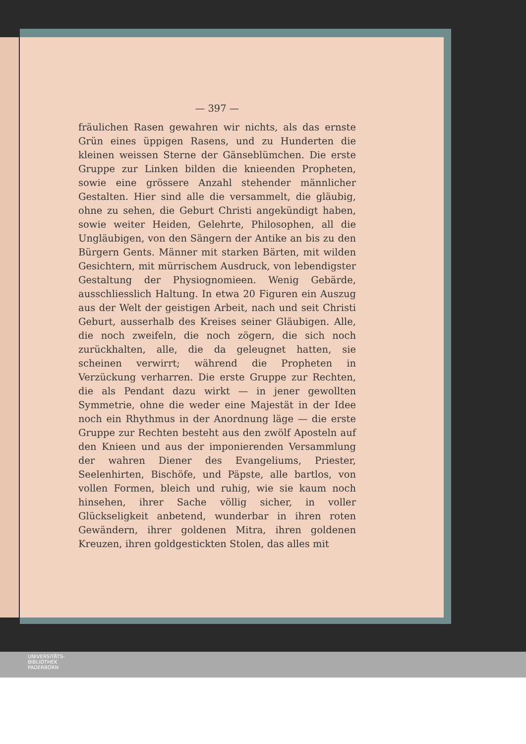— 397 —
fräulichen Rasen gewahren wir nichts, als das ernste Grün eines üppigen Rasens, und zu Hunderten die kleinen weissen Sterne der Gänseblümchen. Die erste Gruppe zur Linken bilden die knieenden Propheten, sowie eine grössere Anzahl stehender männlicher Gestalten. Hier sind alle die versammelt, die gläubig, ohne zu sehen, die Geburt Christi angekündigt haben, sowie weiter Heiden, Gelehrte, Philosophen, all die Ungläubigen, von den Sängern der Antike an bis zu den Bürgern Gents. Männer mit starken Bärten, mit wilden Gesichtern, mit mürrischem Ausdruck, von lebendigster Gestaltung der Physiognomieen. Wenig Gebärde, ausschliesslich Haltung. In etwa 20 Figuren ein Auszug aus der Welt der geistigen Arbeit, nach und seit Christi Geburt, ausserhalb des Kreises seiner Gläubigen. Alle, die noch zweifeln, die noch zögern, die sich noch zurückhalten, alle, die da geleugnet hatten, sie scheinen verwirrt; während die Propheten in Verzückung verharren. Die erste Gruppe zur Rechten, die als Pendant dazu wirkt — in jener gewollten Symmetrie, ohne die weder eine Majestät in der Idee noch ein Rhythmus in der Anordnung läge — die erste Gruppe zur Rechten besteht aus den zwölf Aposteln auf den Knieen und aus der imponierenden Versammlung der wahren Diener des Evangeliums, Priester, Seelenhirten, Bischöfe, und Päpste, alle bartlos, von vollen Formen, bleich und ruhig, wie sie kaum noch hinsehen, ihrer Sache völlig sicher, in voller Glückseligkeit anbetend, wunderbar in ihren roten Gewändern, ihrer goldenen Mitra, ihren goldenen Kreuzen, ihren goldgestickten Stolen, das alles mit
UNIVERSITÄTS-
BIBLIOTHEK
PADERBORN